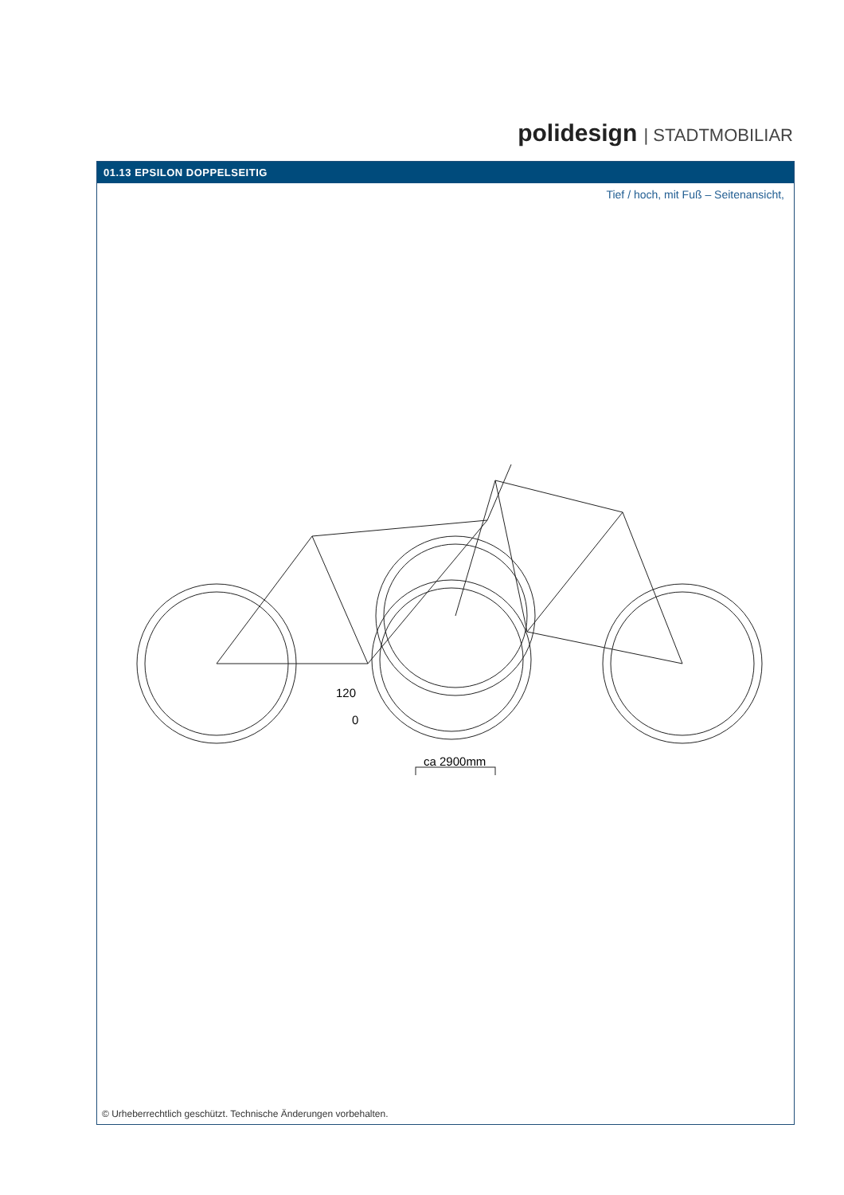polidesign | STADTMOBILIAR
01.13 EPSILON DOPPELSEITIG
Tief / hoch, mit Fuß – Seitenansicht,
120
0
ca 2900mm
© Urheberrechtlich geschützt. Technische Änderungen vorbehalten.